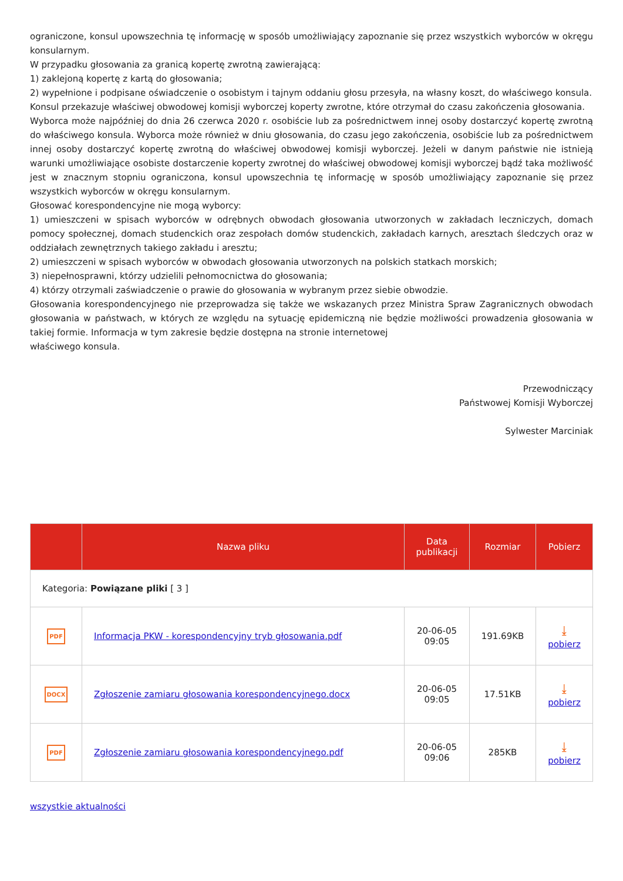ograniczone, konsul upowszechnia tę informację w sposób umożliwiający zapoznanie się przez wszystkich wyborców w okręgu konsularnym.
W przypadku głosowania za granicą kopertę zwrotną zawierającą:
1) zaklejoną kopertę z kartą do głosowania;
2) wypełnione i podpisane oświadczenie o osobistym i tajnym oddaniu głosu przesyła, na własny koszt, do właściwego konsula.
Konsul przekazuje właściwej obwodowej komisji wyborczej koperty zwrotne, które otrzymał do czasu zakończenia głosowania.
Wyborca może najpóźniej do dnia 26 czerwca 2020 r. osobiście lub za pośrednictwem innej osoby dostarczyć kopertę zwrotną do właściwego konsula. Wyborca może również w dniu głosowania, do czasu jego zakończenia, osobiście lub za pośrednictwem innej osoby dostarczyć kopertę zwrotną do właściwej obwodowej komisji wyborczej. Jeżeli w danym państwie nie istnieją warunki umożliwiające osobiste dostarczenie koperty zwrotnej do właściwej obwodowej komisji wyborczej bądź taka możliwość jest w znacznym stopniu ograniczona, konsul upowszechnia tę informację w sposób umożliwiający zapoznanie się przez wszystkich wyborców w okręgu konsularnym.
Głosować korespondencyjne nie mogą wyborcy:
1) umieszczeni w spisach wyborców w odrębnych obwodach głosowania utworzonych w zakładach leczniczych, domach pomocy społecznej, domach studenckich oraz zespołach domów studenckich, zakładach karnych, aresztach śledczych oraz w oddziałach zewnętrznych takiego zakładu i aresztu;
2) umieszczeni w spisach wyborców w obwodach głosowania utworzonych na polskich statkach morskich;
3) niepełnosprawni, którzy udzielili pełnomocnictwa do głosowania;
4) którzy otrzymali zaświadczenie o prawie do głosowania w wybranym przez siebie obwodzie.
Głosowania korespondencyjnego nie przeprowadza się także we wskazanych przez Ministra Spraw Zagranicznych obwodach głosowania w państwach, w których ze względu na sytuację epidemiczną nie będzie możliwości prowadzenia głosowania w takiej formie. Informacja w tym zakresie będzie dostępna na stronie internetowej
właściwego konsula.
Przewodniczący
Państwowej Komisji Wyborczej
Sylwester Marciniak
| | Nazwa pliku | Data publikacji | Rozmiar | Pobierz |
| --- | --- | --- | --- | --- |
| Kategoria: Powiązane pliki [ 3 ] | | | | |
| PDF | Informacja PKW - korespondencyjny tryb głosowania.pdf | 20-06-05 09:05 | 191.69KB | ⤓ pobierz |
| DOCX | Zgłoszenie zamiaru głosowania korespondencyjnego.docx | 20-06-05 09:05 | 17.51KB | ⤓ pobierz |
| PDF | Zgłoszenie zamiaru głosowania korespondencyjnego.pdf | 20-06-05 09:06 | 285KB | ⤓ pobierz |
wszystkie aktualności